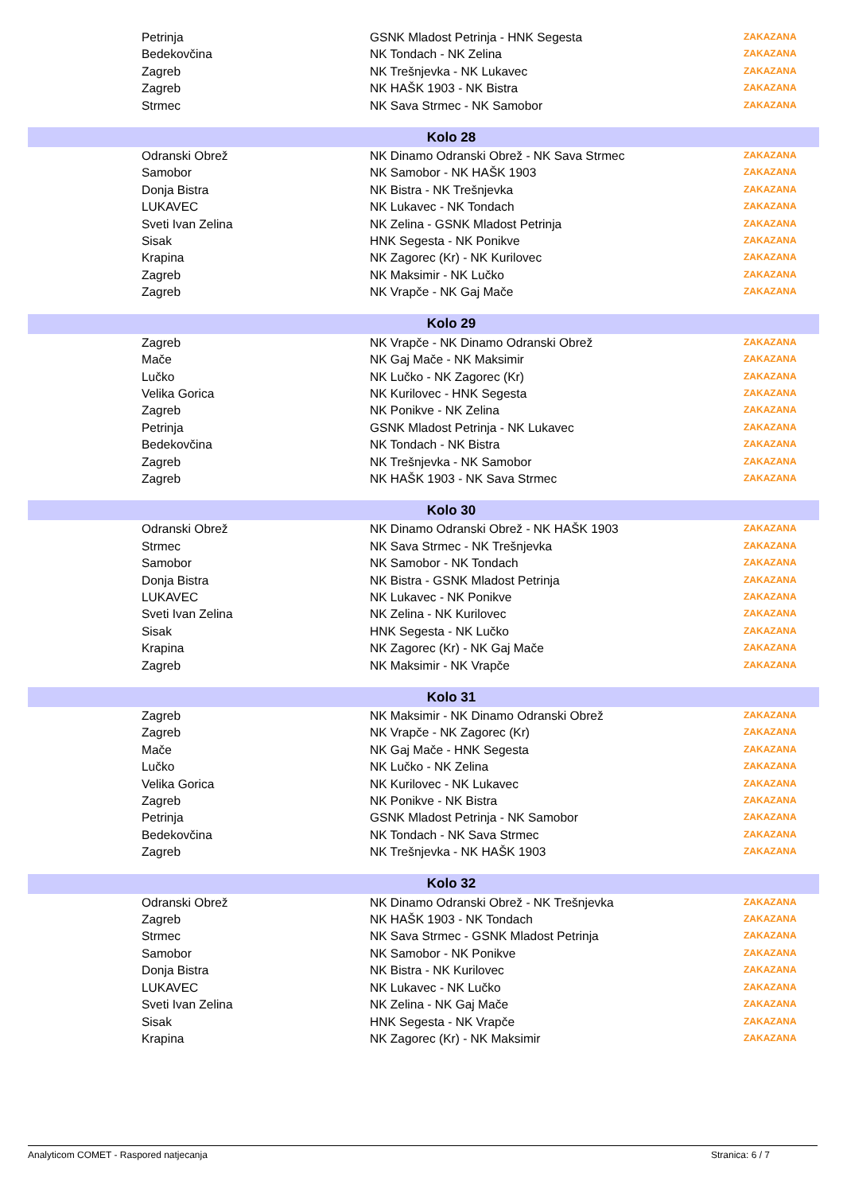| | Petrinja | GSNK Mladost Petrinja - HNK Segesta | ZAKAZANA |
| | Bedekovčina | NK Tondach - NK Zelina | ZAKAZANA |
| | Zagreb | NK Trešnjevka - NK Lukavec | ZAKAZANA |
| | Zagreb | NK HAŠK 1903 - NK Bistra | ZAKAZANA |
| | Strmec | NK Sava Strmec - NK Samobor | ZAKAZANA |
| Kolo 28 | | | |
| | Odranski Obrež | NK Dinamo Odranski Obrež - NK Sava Strmec | ZAKAZANA |
| | Samobor | NK Samobor - NK HAŠK 1903 | ZAKAZANA |
| | Donja Bistra | NK Bistra - NK Trešnjevka | ZAKAZANA |
| | LUKAVEC | NK Lukavec - NK Tondach | ZAKAZANA |
| | Sveti Ivan Zelina | NK Zelina - GSNK Mladost Petrinja | ZAKAZANA |
| | Sisak | HNK Segesta - NK Ponikve | ZAKAZANA |
| | Krapina | NK Zagorec (Kr) - NK Kurilovec | ZAKAZANA |
| | Zagreb | NK Maksimir - NK Lučko | ZAKAZANA |
| | Zagreb | NK Vrapče - NK Gaj Mače | ZAKAZANA |
| Kolo 29 | | | |
| | Zagreb | NK Vrapče - NK Dinamo Odranski Obrež | ZAKAZANA |
| | Mače | NK Gaj Mače - NK Maksimir | ZAKAZANA |
| | Lučko | NK Lučko - NK Zagorec (Kr) | ZAKAZANA |
| | Velika Gorica | NK Kurilovec - HNK Segesta | ZAKAZANA |
| | Zagreb | NK Ponikve - NK Zelina | ZAKAZANA |
| | Petrinja | GSNK Mladost Petrinja - NK Lukavec | ZAKAZANA |
| | Bedekovčina | NK Tondach - NK Bistra | ZAKAZANA |
| | Zagreb | NK Trešnjevka - NK Samobor | ZAKAZANA |
| | Zagreb | NK HAŠK 1903 - NK Sava Strmec | ZAKAZANA |
| Kolo 30 | | | |
| | Odranski Obrež | NK Dinamo Odranski Obrež - NK HAŠK 1903 | ZAKAZANA |
| | Strmec | NK Sava Strmec - NK Trešnjevka | ZAKAZANA |
| | Samobor | NK Samobor - NK Tondach | ZAKAZANA |
| | Donja Bistra | NK Bistra - GSNK Mladost Petrinja | ZAKAZANA |
| | LUKAVEC | NK Lukavec - NK Ponikve | ZAKAZANA |
| | Sveti Ivan Zelina | NK Zelina - NK Kurilovec | ZAKAZANA |
| | Sisak | HNK Segesta - NK Lučko | ZAKAZANA |
| | Krapina | NK Zagorec (Kr) - NK Gaj Mače | ZAKAZANA |
| | Zagreb | NK Maksimir - NK Vrapče | ZAKAZANA |
| Kolo 31 | | | |
| | Zagreb | NK Maksimir - NK Dinamo Odranski Obrež | ZAKAZANA |
| | Zagreb | NK Vrapče - NK Zagorec (Kr) | ZAKAZANA |
| | Mače | NK Gaj Mače - HNK Segesta | ZAKAZANA |
| | Lučko | NK Lučko - NK Zelina | ZAKAZANA |
| | Velika Gorica | NK Kurilovec - NK Lukavec | ZAKAZANA |
| | Zagreb | NK Ponikve - NK Bistra | ZAKAZANA |
| | Petrinja | GSNK Mladost Petrinja - NK Samobor | ZAKAZANA |
| | Bedekovčina | NK Tondach - NK Sava Strmec | ZAKAZANA |
| | Zagreb | NK Trešnjevka - NK HAŠK 1903 | ZAKAZANA |
| Kolo 32 | | | |
| | Odranski Obrež | NK Dinamo Odranski Obrež - NK Trešnjevka | ZAKAZANA |
| | Zagreb | NK HAŠK 1903 - NK Tondach | ZAKAZANA |
| | Strmec | NK Sava Strmec - GSNK Mladost Petrinja | ZAKAZANA |
| | Samobor | NK Samobor - NK Ponikve | ZAKAZANA |
| | Donja Bistra | NK Bistra - NK Kurilovec | ZAKAZANA |
| | LUKAVEC | NK Lukavec - NK Lučko | ZAKAZANA |
| | Sveti Ivan Zelina | NK Zelina - NK Gaj Mače | ZAKAZANA |
| | Sisak | HNK Segesta - NK Vrapče | ZAKAZANA |
| | Krapina | NK Zagorec (Kr) - NK Maksimir | ZAKAZANA |
Analyticom COMET - Raspored natjecanja Stranica: 6 / 7